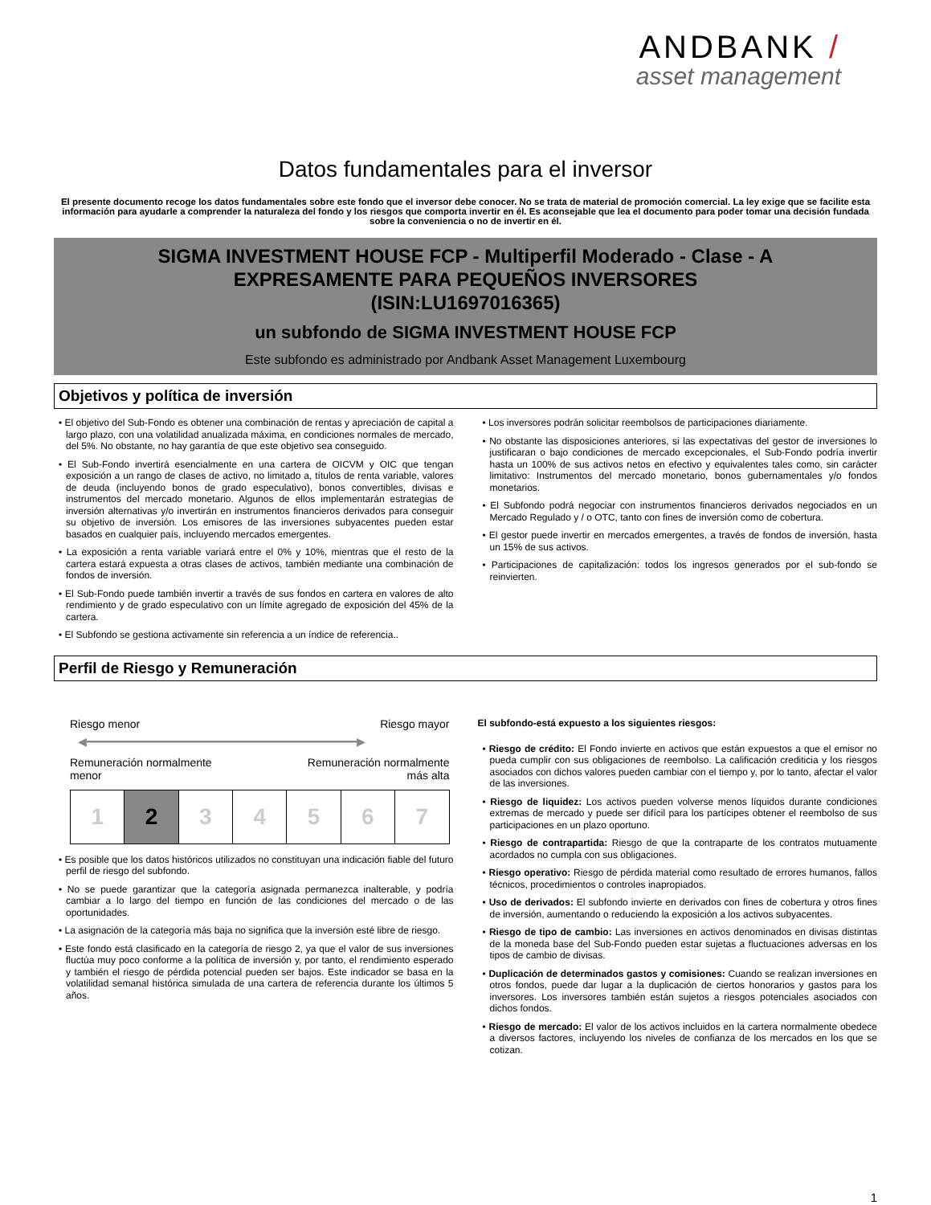ANDBANK /
asset management
Datos fundamentales para el inversor
El presente documento recoge los datos fundamentales sobre este fondo que el inversor debe conocer. No se trata de material de promoción comercial. La ley exige que se facilite esta información para ayudarle a comprender la naturaleza del fondo y los riesgos que comporta invertir en él. Es aconsejable que lea el documento para poder tomar una decisión fundada sobre la conveniencia o no de invertir en él.
SIGMA INVESTMENT HOUSE FCP - Multiperfil Moderado - Clase - A
EXPRESAMENTE PARA PEQUEÑOS INVERSORES
(ISIN:LU1697016365)
un subfondo de SIGMA INVESTMENT HOUSE FCP
Este subfondo es administrado por Andbank Asset Management Luxembourg
Objetivos y política de inversión
• El objetivo del Sub-Fondo es obtener una combinación de rentas y apreciación de capital a largo plazo, con una volatilidad anualizada máxima, en condiciones normales de mercado, del 5%. No obstante, no hay garantía de que este objetivo sea conseguido.
• El Sub-Fondo invertirá esencialmente en una cartera de OICVM y OIC que tengan exposición a un rango de clases de activo, no limitado a, títulos de renta variable, valores de deuda (incluyendo bonos de grado especulativo), bonos convertibles, divisas e instrumentos del mercado monetario. Algunos de ellos implementarán estrategias de inversión alternativas y/o invertirán en instrumentos financieros derivados para conseguir su objetivo de inversión. Los emisores de las inversiones subyacentes pueden estar basados en cualquier país, incluyendo mercados emergentes.
• La exposición a renta variable variará entre el 0% y 10%, mientras que el resto de la cartera estará expuesta a otras clases de activos, también mediante una combinación de fondos de inversión.
• El Sub-Fondo puede también invertir a través de sus fondos en cartera en valores de alto rendimiento y de grado especulativo con un límite agregado de exposición del 45% de la cartera.
• El Subfondo se gestiona activamente sin referencia a un índice de referencia..
• Los inversores podrán solicitar reembolsos de participaciones diariamente.
• No obstante las disposiciones anteriores, si las expectativas del gestor de inversiones lo justificaran o bajo condiciones de mercado excepcionales, el Sub-Fondo podría invertir hasta un 100% de sus activos netos en efectivo y equivalentes tales como, sin carácter limitativo: Instrumentos del mercado monetario, bonos gubernamentales y/o fondos monetarios.
• El Subfondo podrá negociar con instrumentos financieros derivados negociados en un Mercado Regulado y / o OTC, tanto con fines de inversión como de cobertura.
• El gestor puede invertir en mercados emergentes, a través de fondos de inversión, hasta un 15% de sus activos.
• Participaciones de capitalización: todos los ingresos generados por el sub-fondo se reinvierten.
Perfil de Riesgo y Remuneración
Riesgo menor Riesgo mayor
◀━━━━━━━━━━━━━━━━━━━━━━━━━━━━━━━━━━━━━━━━━━▶
Remuneración normalmente
menor Remuneración normalmente
más alta
| 1 | 2 | 3 | 4 | 5 | 6 | 7 |
• Es posible que los datos históricos utilizados no constituyan una indicación fiable del futuro perfil de riesgo del subfondo.
• No se puede garantizar que la categoría asignada permanezca inalterable, y podría cambiar a lo largo del tiempo en función de las condiciones del mercado o de las oportunidades.
• La asignación de la categoría más baja no significa que la inversión esté libre de riesgo.
• Este fondo está clasificado en la categoría de riesgo 2, ya que el valor de sus inversiones fluctúa muy poco conforme a la política de inversión y, por tanto, el rendimiento esperado y también el riesgo de pérdida potencial pueden ser bajos. Este indicador se basa en la volatilidad semanal histórica simulada de una cartera de referencia durante los últimos 5 años.
El subfondo-está expuesto a los siguientes riesgos:
• Riesgo de crédito: El Fondo invierte en activos que están expuestos a que el emisor no pueda cumplir con sus obligaciones de reembolso. La calificación crediticia y los riesgos asociados con dichos valores pueden cambiar con el tiempo y, por lo tanto, afectar el valor de las inversiones.
• Riesgo de liquidez: Los activos pueden volverse menos líquidos durante condiciones extremas de mercado y puede ser difícil para los partícipes obtener el reembolso de sus participaciones en un plazo oportuno.
• Riesgo de contrapartida: Riesgo de que la contraparte de los contratos mutuamente acordados no cumpla con sus obligaciones.
• Riesgo operativo: Riesgo de pérdida material como resultado de errores humanos, fallos técnicos, procedimientos o controles inapropiados.
• Uso de derivados: El subfondo invierte en derivados con fines de cobertura y otros fines de inversión, aumentando o reduciendo la exposición a los activos subyacentes.
• Riesgo de tipo de cambio: Las inversiones en activos denominados en divisas distintas de la moneda base del Sub-Fondo pueden estar sujetas a fluctuaciones adversas en los tipos de cambio de divisas.
• Duplicación de determinados gastos y comisiones: Cuando se realizan inversiones en otros fondos, puede dar lugar a la duplicación de ciertos honorarios y gastos para los inversores. Los inversores también están sujetos a riesgos potenciales asociados con dichos fondos.
• Riesgo de mercado: El valor de los activos incluidos en la cartera normalmente obedece a diversos factores, incluyendo los niveles de confianza de los mercados en los que se cotizan.
1